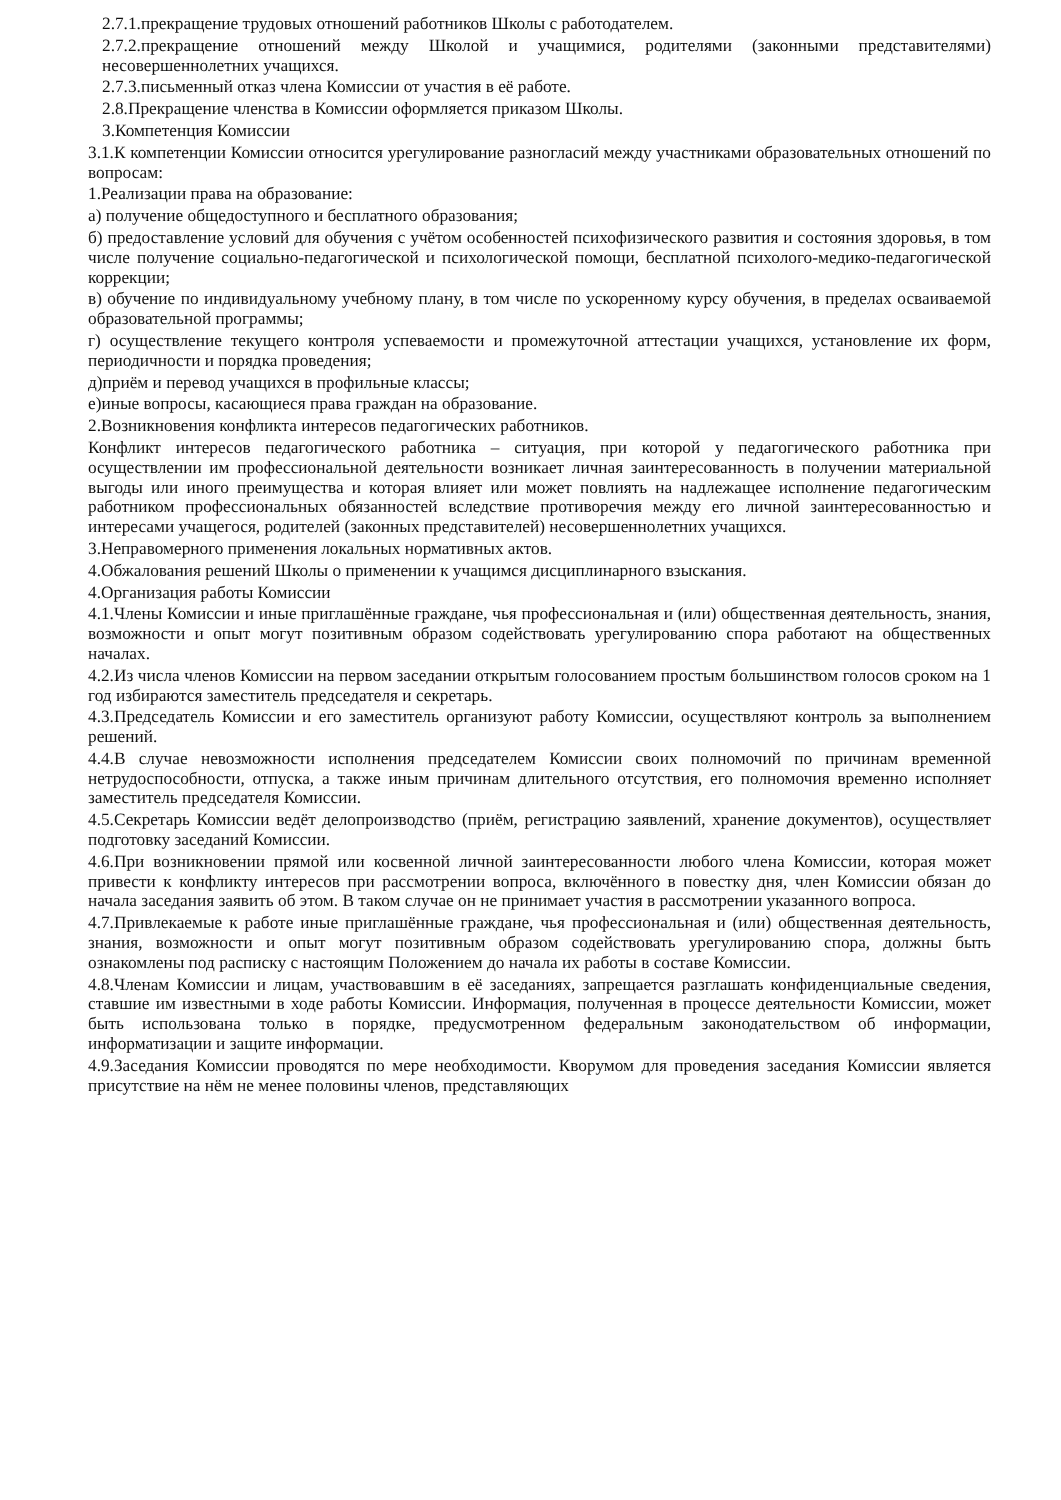2.7.1.прекращение трудовых отношений работников Школы с работодателем.
2.7.2.прекращение отношений между Школой и учащимися, родителями (законными представителями) несовершеннолетних учащихся.
2.7.3.письменный отказ члена Комиссии от участия в её работе.
2.8.Прекращение членства в Комиссии оформляется приказом Школы.
3.Компетенция Комиссии
3.1.К компетенции Комиссии относится урегулирование разногласий между участниками образовательных отношений по вопросам:
1.Реализации права на образование:
а) получение общедоступного и бесплатного образования;
б) предоставление условий для обучения с учётом особенностей психофизического развития и состояния здоровья, в том числе получение социально-педагогической и психологической помощи, бесплатной психолого-медико-педагогической коррекции;
в) обучение по индивидуальному учебному плану, в том числе по ускоренному курсу обучения, в пределах осваиваемой образовательной программы;
г) осуществление текущего контроля успеваемости и промежуточной аттестации учащихся, установление их форм, периодичности и порядка проведения;
д)приём и перевод учащихся в профильные классы;
е)иные вопросы, касающиеся права граждан на образование.
2.Возникновения конфликта интересов педагогических работников.
Конфликт интересов педагогического работника – ситуация, при которой у педагогического работника при осуществлении им профессиональной деятельности возникает личная заинтересованность в получении материальной выгоды или иного преимущества и которая влияет или может повлиять на надлежащее исполнение педагогическим работником профессиональных обязанностей вследствие противоречия между его личной заинтересованностью и интересами учащегося, родителей (законных представителей) несовершеннолетних учащихся.
3.Неправомерного применения локальных нормативных актов.
4.Обжалования решений Школы о применении к учащимся дисциплинарного взыскания.
4.Организация работы Комиссии
4.1.Члены Комиссии и иные приглашённые граждане, чья профессиональная и (или) общественная деятельность, знания, возможности и опыт могут позитивным образом содействовать урегулированию спора работают на общественных началах.
4.2.Из числа членов Комиссии на первом заседании открытым голосованием простым большинством голосов сроком на 1 год избираются заместитель председателя и секретарь.
4.3.Председатель Комиссии и его заместитель организуют работу Комиссии, осуществляют контроль за выполнением решений.
4.4.В случае невозможности исполнения председателем Комиссии своих полномочий по причинам временной нетрудоспособности, отпуска, а также иным причинам длительного отсутствия, его полномочия временно исполняет заместитель председателя Комиссии.
4.5.Секретарь Комиссии ведёт делопроизводство (приём, регистрацию заявлений, хранение документов), осуществляет подготовку заседаний Комиссии.
4.6.При возникновении прямой или косвенной личной заинтересованности любого члена Комиссии, которая может привести к конфликту интересов при рассмотрении вопроса, включённого в повестку дня, член Комиссии обязан до начала заседания заявить об этом. В таком случае он не принимает участия в рассмотрении указанного вопроса.
4.7.Привлекаемые к работе иные приглашённые граждане, чья профессиональная и (или) общественная деятельность, знания, возможности и опыт могут позитивным образом содействовать урегулированию спора, должны быть ознакомлены под расписку с настоящим Положением до начала их работы в составе Комиссии.
4.8.Членам Комиссии и лицам, участвовавшим в её заседаниях, запрещается разглашать конфиденциальные сведения, ставшие им известными в ходе работы Комиссии. Информация, полученная в процессе деятельности Комиссии, может быть использована только в порядке, предусмотренном федеральным законодательством об информации, информатизации и защите информации.
4.9.Заседания Комиссии проводятся по мере необходимости. Кворумом для проведения заседания Комиссии является присутствие на нём не менее половины членов, представляющих